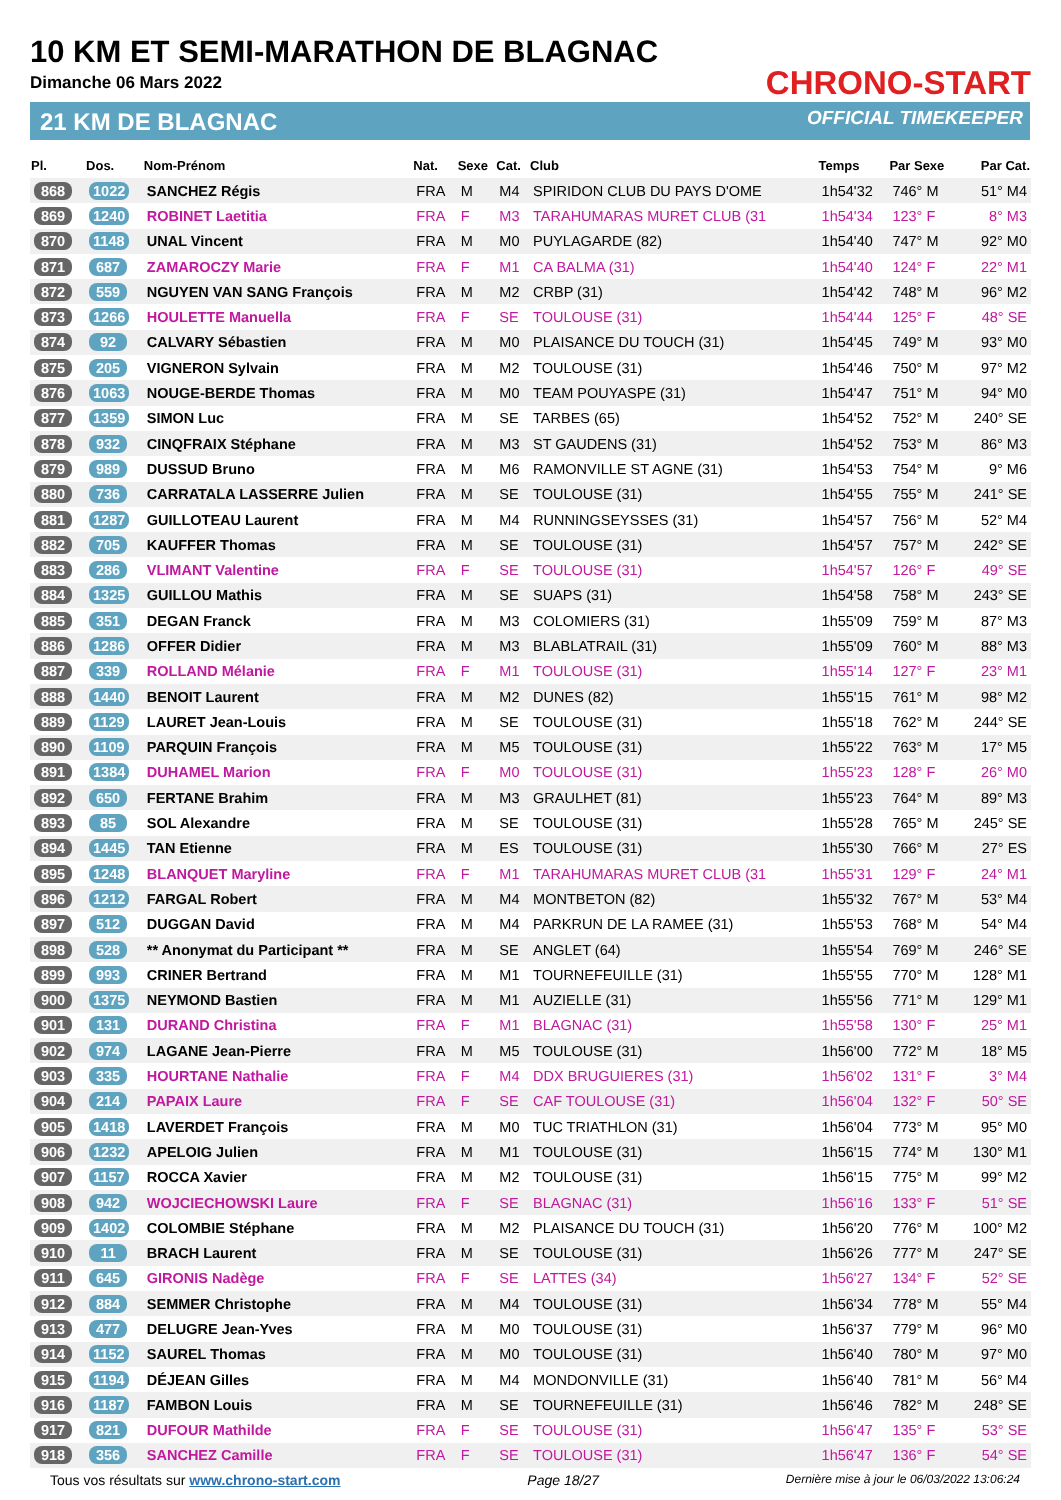10 KM ET SEMI-MARATHON DE BLAGNAC
Dimanche 06 Mars 2022
21 KM DE BLAGNAC
CHRONO-START
OFFICIAL TIMEKEEPER
| Pl. | Dos. | Nom-Prénom | Nat. | Sexe | Cat. | Club | Temps | Par Sexe | Par Cat. |
| --- | --- | --- | --- | --- | --- | --- | --- | --- | --- |
| 868 | 1022 | SANCHEZ Régis | FRA | M | M4 | SPIRIDON CLUB DU PAYS D'OME | 1h54'32 | 746° M | 51° M4 |
| 869 | 1240 | ROBINET Laetitia | FRA | F | M3 | TARAHUMARAS MURET CLUB (31 | 1h54'34 | 123° F | 8° M3 |
| 870 | 1148 | UNAL Vincent | FRA | M | M0 | PUYLAGARDE (82) | 1h54'40 | 747° M | 92° M0 |
| 871 | 687 | ZAMAROCZY Marie | FRA | F | M1 | CA BALMA (31) | 1h54'40 | 124° F | 22° M1 |
| 872 | 559 | NGUYEN VAN SANG François | FRA | M | M2 | CRBP (31) | 1h54'42 | 748° M | 96° M2 |
| 873 | 1266 | HOULETTE Manuella | FRA | F | SE | TOULOUSE (31) | 1h54'44 | 125° F | 48° SE |
| 874 | 92 | CALVARY Sébastien | FRA | M | M0 | PLAISANCE DU TOUCH (31) | 1h54'45 | 749° M | 93° M0 |
| 875 | 205 | VIGNERON Sylvain | FRA | M | M2 | TOULOUSE (31) | 1h54'46 | 750° M | 97° M2 |
| 876 | 1063 | NOUGE-BERDE Thomas | FRA | M | M0 | TEAM POUYASPE (31) | 1h54'47 | 751° M | 94° M0 |
| 877 | 1359 | SIMON Luc | FRA | M | SE | TARBES (65) | 1h54'52 | 752° M | 240° SE |
| 878 | 932 | CINQFRAIX Stéphane | FRA | M | M3 | ST GAUDENS (31) | 1h54'52 | 753° M | 86° M3 |
| 879 | 989 | DUSSUD Bruno | FRA | M | M6 | RAMONVILLE ST AGNE (31) | 1h54'53 | 754° M | 9° M6 |
| 880 | 736 | CARRATALA LASSERRE Julien | FRA | M | SE | TOULOUSE (31) | 1h54'55 | 755° M | 241° SE |
| 881 | 1287 | GUILLOTEAU Laurent | FRA | M | M4 | RUNNINGSEYSSES (31) | 1h54'57 | 756° M | 52° M4 |
| 882 | 705 | KAUFFER Thomas | FRA | M | SE | TOULOUSE (31) | 1h54'57 | 757° M | 242° SE |
| 883 | 286 | VLIMANT Valentine | FRA | F | SE | TOULOUSE (31) | 1h54'57 | 126° F | 49° SE |
| 884 | 1325 | GUILLOU Mathis | FRA | M | SE | SUAPS (31) | 1h54'58 | 758° M | 243° SE |
| 885 | 351 | DEGAN Franck | FRA | M | M3 | COLOMIERS (31) | 1h55'09 | 759° M | 87° M3 |
| 886 | 1286 | OFFER Didier | FRA | M | M3 | BLABLATRAIL (31) | 1h55'09 | 760° M | 88° M3 |
| 887 | 339 | ROLLAND Mélanie | FRA | F | M1 | TOULOUSE (31) | 1h55'14 | 127° F | 23° M1 |
| 888 | 1440 | BENOIT Laurent | FRA | M | M2 | DUNES (82) | 1h55'15 | 761° M | 98° M2 |
| 889 | 1129 | LAURET Jean-Louis | FRA | M | SE | TOULOUSE (31) | 1h55'18 | 762° M | 244° SE |
| 890 | 1109 | PARQUIN François | FRA | M | M5 | TOULOUSE (31) | 1h55'22 | 763° M | 17° M5 |
| 891 | 1384 | DUHAMEL Marion | FRA | F | M0 | TOULOUSE (31) | 1h55'23 | 128° F | 26° M0 |
| 892 | 650 | FERTANE Brahim | FRA | M | M3 | GRAULHET (81) | 1h55'23 | 764° M | 89° M3 |
| 893 | 85 | SOL Alexandre | FRA | M | SE | TOULOUSE (31) | 1h55'28 | 765° M | 245° SE |
| 894 | 1445 | TAN Etienne | FRA | M | ES | TOULOUSE (31) | 1h55'30 | 766° M | 27° ES |
| 895 | 1248 | BLANQUET Maryline | FRA | F | M1 | TARAHUMARAS MURET CLUB (31 | 1h55'31 | 129° F | 24° M1 |
| 896 | 1212 | FARGAL Robert | FRA | M | M4 | MONTBETON (82) | 1h55'32 | 767° M | 53° M4 |
| 897 | 512 | DUGGAN David | FRA | M | M4 | PARKRUN DE LA RAMEE (31) | 1h55'53 | 768° M | 54° M4 |
| 898 | 528 | ** Anonymat du Participant ** | FRA | M | SE | ANGLET (64) | 1h55'54 | 769° M | 246° SE |
| 899 | 993 | CRINER Bertrand | FRA | M | M1 | TOURNEFEUILLE (31) | 1h55'55 | 770° M | 128° M1 |
| 900 | 1375 | NEYMOND Bastien | FRA | M | M1 | AUZIELLE (31) | 1h55'56 | 771° M | 129° M1 |
| 901 | 131 | DURAND Christina | FRA | F | M1 | BLAGNAC (31) | 1h55'58 | 130° F | 25° M1 |
| 902 | 974 | LAGANE Jean-Pierre | FRA | M | M5 | TOULOUSE (31) | 1h56'00 | 772° M | 18° M5 |
| 903 | 335 | HOURTANE Nathalie | FRA | F | M4 | DDX BRUGUIERES (31) | 1h56'02 | 131° F | 3° M4 |
| 904 | 214 | PAPAIX Laure | FRA | F | SE | CAF TOULOUSE (31) | 1h56'04 | 132° F | 50° SE |
| 905 | 1418 | LAVERDET François | FRA | M | M0 | TUC TRIATHLON (31) | 1h56'04 | 773° M | 95° M0 |
| 906 | 1232 | APELOIG Julien | FRA | M | M1 | TOULOUSE (31) | 1h56'15 | 774° M | 130° M1 |
| 907 | 1157 | ROCCA Xavier | FRA | M | M2 | TOULOUSE (31) | 1h56'15 | 775° M | 99° M2 |
| 908 | 942 | WOJCIECHOWSKI Laure | FRA | F | SE | BLAGNAC (31) | 1h56'16 | 133° F | 51° SE |
| 909 | 1402 | COLOMBIE Stéphane | FRA | M | M2 | PLAISANCE DU TOUCH (31) | 1h56'20 | 776° M | 100° M2 |
| 910 | 11 | BRACH Laurent | FRA | M | SE | TOULOUSE (31) | 1h56'26 | 777° M | 247° SE |
| 911 | 645 | GIRONIS Nadège | FRA | F | SE | LATTES (34) | 1h56'27 | 134° F | 52° SE |
| 912 | 884 | SEMMER Christophe | FRA | M | M4 | TOULOUSE (31) | 1h56'34 | 778° M | 55° M4 |
| 913 | 477 | DELUGRE Jean-Yves | FRA | M | M0 | TOULOUSE (31) | 1h56'37 | 779° M | 96° M0 |
| 914 | 1152 | SAUREL Thomas | FRA | M | M0 | TOULOUSE (31) | 1h56'40 | 780° M | 97° M0 |
| 915 | 1194 | DÉJEAN Gilles | FRA | M | M4 | MONDONVILLE (31) | 1h56'40 | 781° M | 56° M4 |
| 916 | 1187 | FAMBON Louis | FRA | M | SE | TOURNEFEUILLE (31) | 1h56'46 | 782° M | 248° SE |
| 917 | 821 | DUFOUR Mathilde | FRA | F | SE | TOULOUSE (31) | 1h56'47 | 135° F | 53° SE |
| 918 | 356 | SANCHEZ Camille | FRA | F | SE | TOULOUSE (31) | 1h56'47 | 136° F | 54° SE |
Tous vos résultats sur www.chrono-start.com Page 18/27 Dernière mise à jour le 06/03/2022 13:06:24